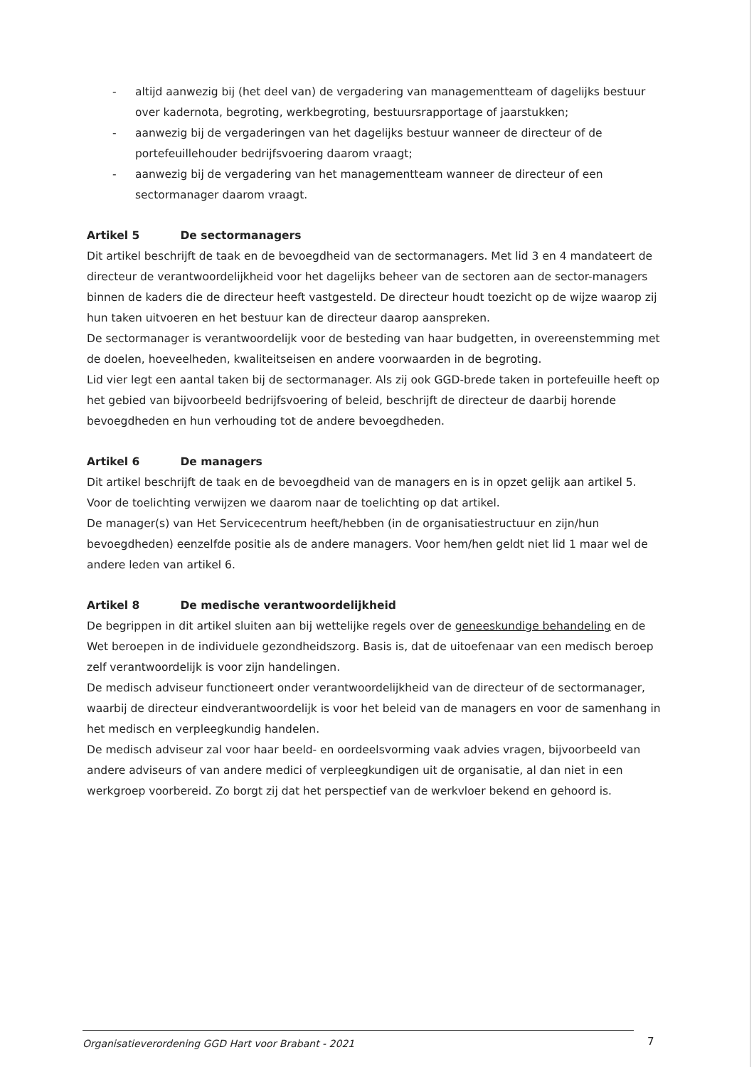- altijd aanwezig bij (het deel van) de vergadering van managementteam of dagelijks bestuur over kadernota, begroting, werkbegroting, bestuursrapportage of jaarstukken;
- aanwezig bij de vergaderingen van het dagelijks bestuur wanneer de directeur of de portefeuillehouder bedrijfsvoering daarom vraagt;
- aanwezig bij de vergadering van het managementteam wanneer de directeur of een sectormanager daarom vraagt.
Artikel 5 De sectormanagers
Dit artikel beschrijft de taak en de bevoegdheid van de sectormanagers. Met lid 3 en 4 mandateert de directeur de verantwoordelijkheid voor het dagelijks beheer van de sectoren aan de sector-managers binnen de kaders die de directeur heeft vastgesteld. De directeur houdt toezicht op de wijze waarop zij hun taken uitvoeren en het bestuur kan de directeur daarop aanspreken.
De sectormanager is verantwoordelijk voor de besteding van haar budgetten, in overeenstemming met de doelen, hoeveelheden, kwaliteitseisen en andere voorwaarden in de begroting.
Lid vier legt een aantal taken bij de sectormanager. Als zij ook GGD-brede taken in portefeuille heeft op het gebied van bijvoorbeeld bedrijfsvoering of beleid, beschrijft de directeur de daarbij horende bevoegdheden en hun verhouding tot de andere bevoegdheden.
Artikel 6 De managers
Dit artikel beschrijft de taak en de bevoegdheid van de managers en is in opzet gelijk aan artikel 5. Voor de toelichting verwijzen we daarom naar de toelichting op dat artikel.
De manager(s) van Het Servicecentrum heeft/hebben (in de organisatiestructuur en zijn/hun bevoegdheden) eenzelfde positie als de andere managers. Voor hem/hen geldt niet lid 1 maar wel de andere leden van artikel 6.
Artikel 8 De medische verantwoordelijkheid
De begrippen in dit artikel sluiten aan bij wettelijke regels over de geneeskundige behandeling en de Wet beroepen in de individuele gezondheidszorg. Basis is, dat de uitoefenaar van een medisch beroep zelf verantwoordelijk is voor zijn handelingen.
De medisch adviseur functioneert onder verantwoordelijkheid van de directeur of de sectormanager, waarbij de directeur eindverantwoordelijk is voor het beleid van de managers en voor de samenhang in het medisch en verpleegkundig handelen.
De medisch adviseur zal voor haar beeld- en oordeelsvorming vaak advies vragen, bijvoorbeeld van andere adviseurs of van andere medici of verpleegkundigen uit de organisatie, al dan niet in een werkgroep voorbereid. Zo borgt zij dat het perspectief van de werkvloer bekend en gehoord is.
Organisatieverordening GGD Hart voor Brabant - 2021 7